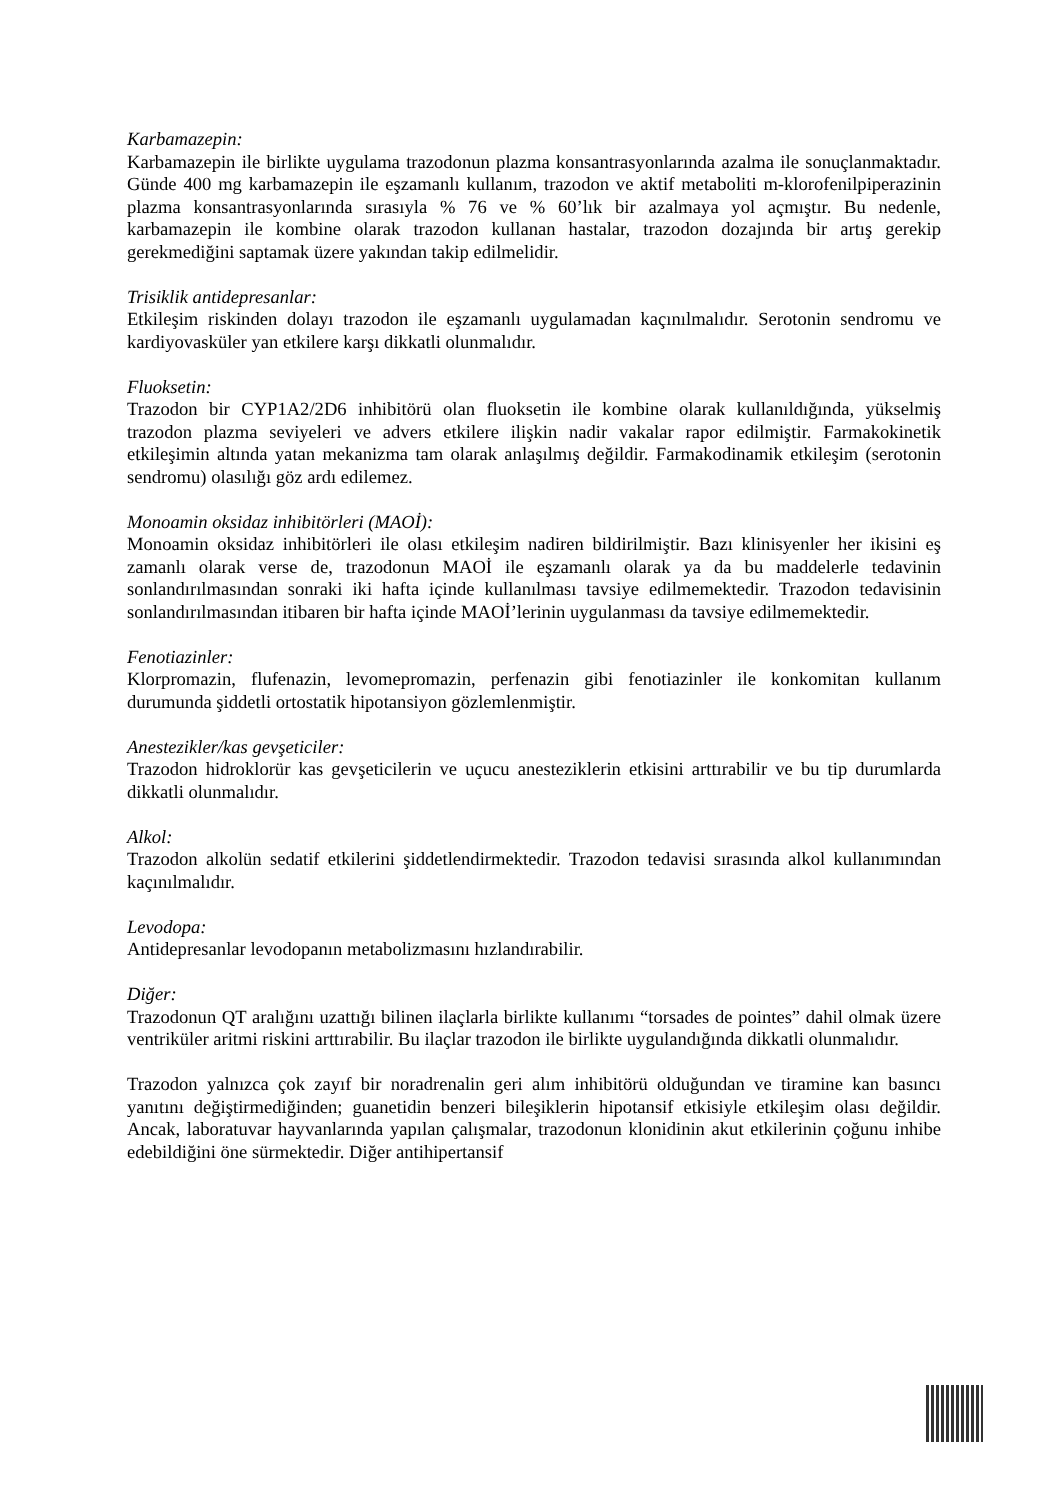Karbamazepin:
Karbamazepin ile birlikte uygulama trazodonun plazma konsantrasyonlarında azalma ile sonuçlanmaktadır. Günde 400 mg karbamazepin ile eşzamanlı kullanım, trazodon ve aktif metaboliti m-klorofenilpiperazinin plazma konsantrasyonlarında sırasıyla % 76 ve % 60’lık bir azalmaya yol açmıştır. Bu nedenle, karbamazepin ile kombine olarak trazodon kullanan hastalar, trazodon dozajında bir artış gerekip gerekmediğini saptamak üzere yakından takip edilmelidir.
Trisiklik antidepresanlar:
Etkileşim riskinden dolayı trazodon ile eşzamanlı uygulamadan kaçınılmalıdır. Serotonin sendromu ve kardiyovasküler yan etkilere karşı dikkatli olunmalıdır.
Fluoksetin:
Trazodon bir CYP1A2/2D6 inhibitörü olan fluoksetin ile kombine olarak kullanıldığında, yükselmiş trazodon plazma seviyeleri ve advers etkilere ilişkin nadir vakalar rapor edilmiştir. Farmakokinetik etkileşimin altında yatan mekanizma tam olarak anlaşılmış değildir. Farmakodinamik etkileşim (serotonin sendromu) olasılığı göz ardı edilemez.
Monoamin oksidaz inhibitörleri (MAOİ):
Monoamin oksidaz inhibitörleri ile olası etkileşim nadiren bildirilmiştir. Bazı klinisyenler her ikisini eş zamanlı olarak verse de, trazodonun MAOİ ile eşzamanlı olarak ya da bu maddelerle tedavinin sonlandırılmasından sonraki iki hafta içinde kullanılması tavsiye edilmemektedir. Trazodon tedavisinin sonlandırılmasından itibaren bir hafta içinde MAOİ’lerinin uygulanması da tavsiye edilmemektedir.
Fenotiazinler:
Klorpromazin, flufenazin, levomepromazin, perfenazin gibi fenotiazinler ile konkomitan kullanım durumunda şiddetli ortostatik hipotansiyon gözlemlenmiştir.
Anestezikler/kas gevşeticiler:
Trazodon hidroklorür kas gevşeticilerin ve uçucu anesteziklerin etkisini arttırabilir ve bu tip durumlarda dikkatli olunmalıdır.
Alkol:
Trazodon alkolün sedatif etkilerini şiddetlendirmektedir. Trazodon tedavisi sırasında alkol kullanımından kaçınılmalıdır.
Levodopa:
Antidepresanlar levodopanın metabolizmasını hızlandırabilir.
Diğer:
Trazodonun QT aralığını uzattığı bilinen ilaçlarla birlikte kullanımı “torsades de pointes” dahil olmak üzere ventriküler aritmi riskini arttırabilir. Bu ilaçlar trazodon ile birlikte uygulandığında dikkatli olunmalıdır.
Trazodon yalnızca çok zayıf bir noradrenalin geri alım inhibitörü olduğundan ve tiramine kan basıncı yanıtını değiştirmediğinden; guanetidin benzeri bileşiklerin hipotansif etkisiyle etkileşim olası değildir. Ancak, laboratuvar hayvanlarında yapılan çalışmalar, trazodonun klonidinin akut etkilerinin çoğunu inhibe edebildiğini öne sürmektedir. Diğer antihipertansif